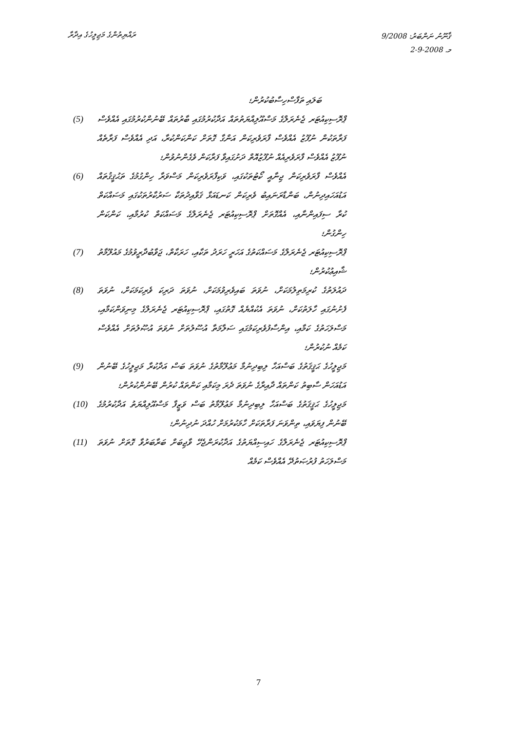ރައްޔިތުންގެ މަޖިލީހުގެ އިދާރާ
ޤާނޫނު ނަންބަރު: 9/2008
މ. 2-9-2008
ބަލައި ތަފާސްހިސާބުކުރުން؛
ޕްރޮސިކިއުޓަރ ޖެނެރަލްގެ މަސްއޫލިއްޔަތުތައް އަދާކުރުމުގައި ބާރުތައް ބޭނުންކުރުމުގައި އެއްވެސް ފަރާތަކުން ނުފޫޒު އެއްވެސް ފާރަވެރިކަން އަންގާ ގޮތަށް ކަންކަންކުރާ، އަދި އެއްވެސް ފަރާތެއް ނުފޫޒު އެއްވެސް ފާރަވެރިއެއް ނުފޫޒުއޮތް ދަށުގައިވާ ފަރާކަން ވެގެންނުވުން؛
(5)
އެއްވެސް ފާރަވެރިކަން ޖިނާއީ ކޯޓުތަކުގައި، ވަކިފާރަވެރިކަން މަސްވަރާ ހިންގުމުގެ ތަޙުޤީޤުތައް އަޑުއަހައިދިނުން، ބަންޑާރަނައިބު ވެރިކަން ކަނޑައަޅާ ޤަވާއިދުތަކާ ސަރުކާރުތަކުގައި މަސައްކަތް ކުރާ ސިފައިންނާއި، އެއްގޮތަށް ޕްރޮސިކިއުޓަރ ޖެނެރަލްގެ މަސައްކަތް ކުރުމާއި، ކަންކަން ހިންގުން؛
(6)
ޕްރޮސިކިއުޓަރ ޖެނެރަލްގެ މަސައްކަތުގެ އަހަރީ ހަރަދު ތަކާއި، ހަރަކާތް، ޖަވާބުދާރީވުމުގެ މައުލޫމާތު ޝާއިޢުކުރުން؛
(7)
ދައުލަތުގެ ކުރިމަތިލުމަކަށް، ނުވަތަ ބައިވެރިވުމަކަށް، ނުވަތަ ދަރިކަ ވެރިކަމަކަށް، ނުވަތަ ފެށުނުގައި ހާލަތުކަށް، ނުވަތަ އެކުއްޔެއް ގޮތުގައި، ޕްރޮސިކިއުޓަރ ޖެނެރަލްގެ މިނިވަންކަމާއި، މަސްލަހަތުގެ ކަމާއި، އިންސާފުވެރިކަމުގައި ސަލާމަތާ އުސޫލުތަށް ނުވަތަ އުޞޫލުތަށް އެއްވެސް ކަމެއް ނުކުރުން؛
(8)
މަޖިލީހުގެ ޙަޤީޤަތުގެ ބަސްއަހާ ލިބިދިނުމާ މަޢުލޫމާތުގެ ނުވަތަ ބަސް އަދާކުރާ މަޖިލީހުގެ ބޭނުން އަޑުއަހަން ސާބިތު ކަންތައް ދާއިރާގެ ނުވަތަ ދެރަ މިކަމާއި ކަންތައް ކުރުން ބޭނުންކުރުން؛
(9)
މަޖިލީހުގެ ޙަޤީޤަތުގެ ބަސްއަހާ ލިބިދިނުމާ މަޢުލޫމާތު ބަސް ވަޒީފާ މަސްއޫލިއްޔަތު އަދާކުރުމުގެ ބޭނުން ފިޔަވައި، ތިންވަނަ ފަރާތަކަށް ހާމަކުރުމަށް ހުއްދަ ނުދިނުން؛
(10)
ޕްރޮސިކިއުޓަރ ޖެނެރަލްގެ ހައިސިއްޔަތުގެ އަދާކުރަންޖެހޭ ވާޖިބަށް ބަރާބަރުވާ ގޮތަށް ނުވަތަ މަސްލަހަތު ފުރުޞަތުދޭ އެއްވެސް ކަމެއް
(11)
7